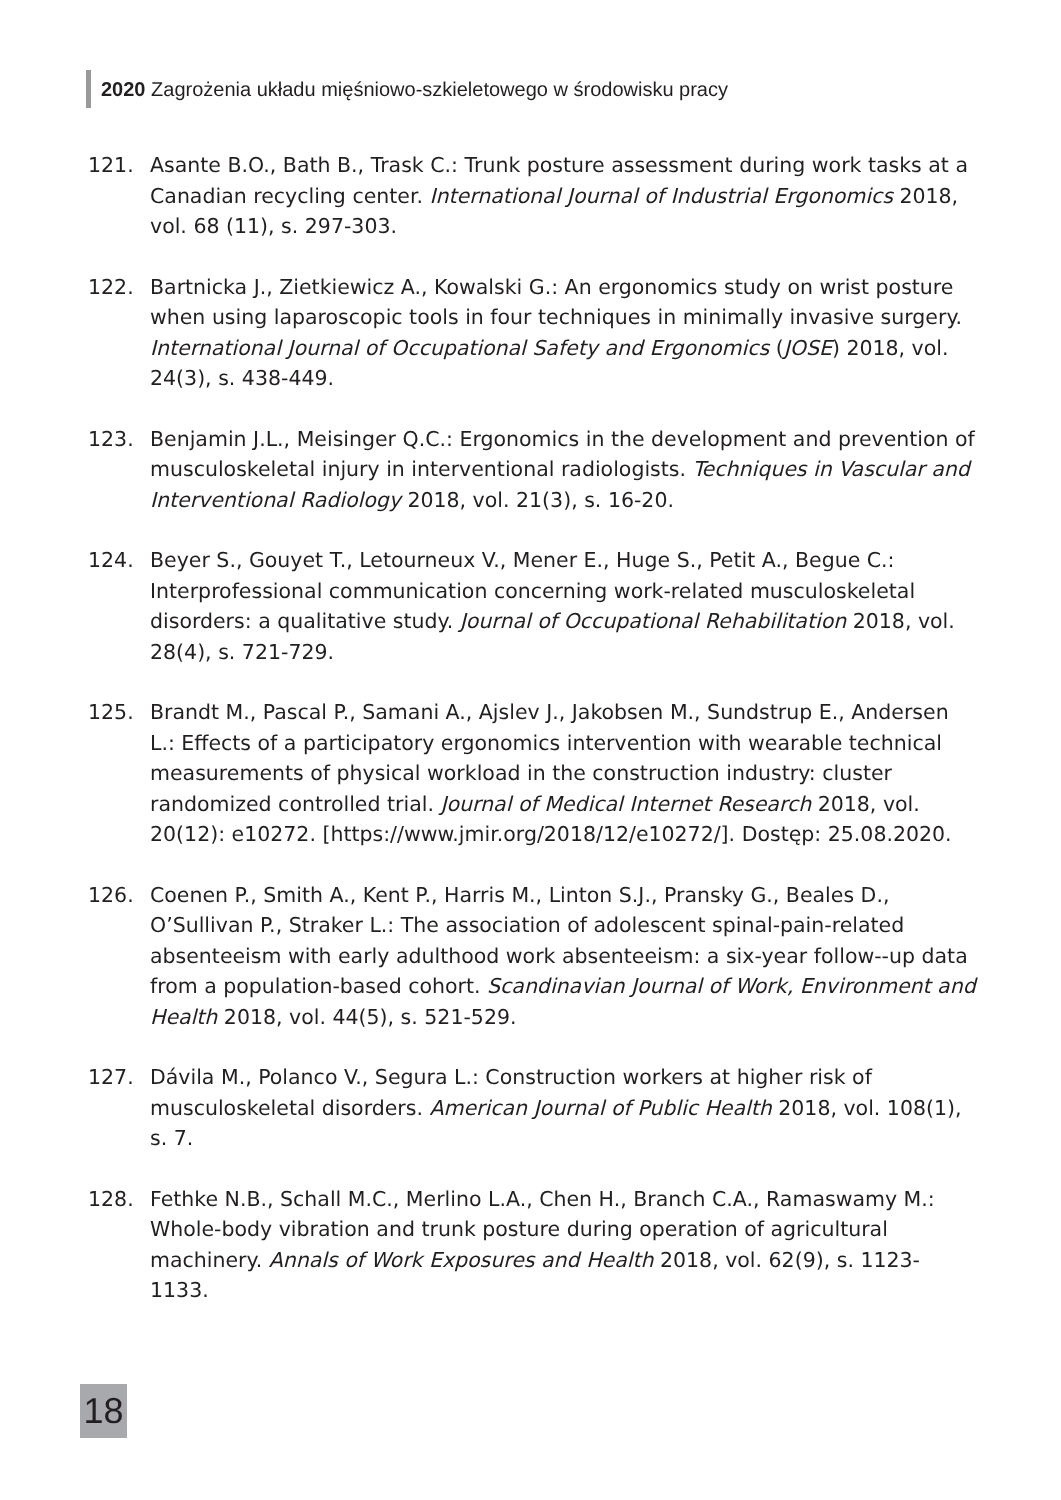2020 Zagrożenia układu mięśniowo-szkieletowego w środowisku pracy
121. Asante B.O., Bath B., Trask C.: Trunk posture assessment during work tasks at a Canadian recycling center. International Journal of Industrial Ergonomics 2018, vol. 68 (11), s. 297-303.
122. Bartnicka J., Zietkiewicz A., Kowalski G.: An ergonomics study on wrist posture when using laparoscopic tools in four techniques in minimally invasive surgery. International Journal of Occupational Safety and Ergonomics (JOSE) 2018, vol. 24(3), s. 438-449.
123. Benjamin J.L., Meisinger Q.C.: Ergonomics in the development and prevention of musculoskeletal injury in interventional radiologists. Techniques in Vascular and Interventional Radiology 2018, vol. 21(3), s. 16-20.
124. Beyer S., Gouyet T., Letourneux V., Mener E., Huge S., Petit A., Begue C.: Interprofessional communication concerning work-related musculoskeletal disorders: a qualitative study. Journal of Occupational Rehabilitation 2018, vol. 28(4), s. 721-729.
125. Brandt M., Pascal P., Samani A., Ajslev J., Jakobsen M., Sundstrup E., Andersen L.: Effects of a participatory ergonomics intervention with wearable technical measurements of physical workload in the construction industry: cluster randomized controlled trial. Journal of Medical Internet Research 2018, vol. 20(12): e10272. [https://www.jmir.org/2018/12/e10272/]. Dostęp: 25.08.2020.
126. Coenen P., Smith A., Kent P., Harris M., Linton S.J., Pransky G., Beales D., O’Sullivan P., Straker L.: The association of adolescent spinal-pain-related absenteeism with early adulthood work absenteeism: a six-year follow--up data from a population-based cohort. Scandinavian Journal of Work, Environment and Health 2018, vol. 44(5), s. 521-529.
127. Dávila M., Polanco V., Segura L.: Construction workers at higher risk of musculoskeletal disorders. American Journal of Public Health 2018, vol. 108(1), s. 7.
128. Fethke N.B., Schall M.C., Merlino L.A., Chen H., Branch C.A., Ramaswamy M.: Whole-body vibration and trunk posture during operation of agricultural machinery. Annals of Work Exposures and Health 2018, vol. 62(9), s. 1123-1133.
18